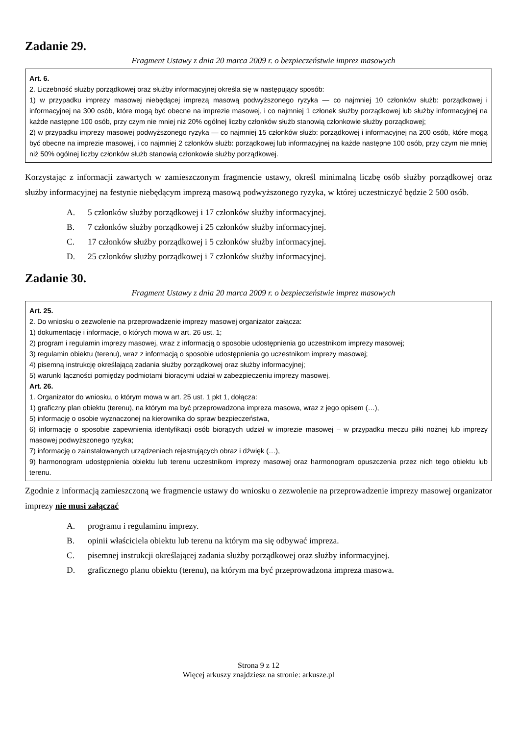Zadanie 29.
Fragment Ustawy z dnia 20 marca 2009 r. o bezpieczeństwie imprez masowych
Art. 6.
2. Liczebność służby porządkowej oraz służby informacyjnej określa się w następujący sposób:
1) w przypadku imprezy masowej niebędącej imprezą masową podwyższonego ryzyka — co najmniej 10 członków służb: porządkowej i informacyjnej na 300 osób, które mogą być obecne na imprezie masowej, i co najmniej 1 członek służby porządkowej lub służby informacyjnej na każde następne 100 osób, przy czym nie mniej niż 20% ogólnej liczby członków służb stanowią członkowie służby porządkowej;
2) w przypadku imprezy masowej podwyższonego ryzyka — co najmniej 15 członków służb: porządkowej i informacyjnej na 200 osób, które mogą być obecne na imprezie masowej, i co najmniej 2 członków służb: porządkowej lub informacyjnej na każde następne 100 osób, przy czym nie mniej niż 50% ogólnej liczby członków służb stanowią członkowie służby porządkowej.
Korzystając z informacji zawartych w zamieszczonym fragmencie ustawy, określ minimalną liczbę osób służby porządkowej oraz służby informacyjnej na festynie niebędącym imprezą masową podwyższonego ryzyka, w której uczestniczyć będzie 2 500 osób.
A. 5 członków służby porządkowej i 17 członków służby informacyjnej.
B. 7 członków służby porządkowej i 25 członków służby informacyjnej.
C. 17 członków służby porządkowej i 5 członków służby informacyjnej.
D. 25 członków służby porządkowej i 7 członków służby informacyjnej.
Zadanie 30.
Fragment Ustawy z dnia 20 marca 2009 r. o bezpieczeństwie imprez masowych
Art. 25.
2. Do wniosku o zezwolenie na przeprowadzenie imprezy masowej organizator załącza:
1) dokumentację i informacje, o których mowa w art. 26 ust. 1;
2) program i regulamin imprezy masowej, wraz z informacją o sposobie udostępnienia go uczestnikom imprezy masowej;
3) regulamin obiektu (terenu), wraz z informacją o sposobie udostępnienia go uczestnikom imprezy masowej;
4) pisemną instrukcję określającą zadania służby porządkowej oraz służby informacyjnej;
5) warunki łączności pomiędzy podmiotami biorącymi udział w zabezpieczeniu imprezy masowej.
Art. 26.
1. Organizator do wniosku, o którym mowa w art. 25 ust. 1 pkt 1, dołącza:
1) graficzny plan obiektu (terenu), na którym ma być przeprowadzona impreza masowa, wraz z jego opisem (…),
5) informację o osobie wyznaczonej na kierownika do spraw bezpieczeństwa,
6) informację o sposobie zapewnienia identyfikacji osób biorących udział w imprezie masowej – w przypadku meczu piłki nożnej lub imprezy masowej podwyższonego ryzyka;
7) informację o zainstalowanych urządzeniach rejestrujących obraz i dźwięk (…),
9) harmonogram udostępnienia obiektu lub terenu uczestnikom imprezy masowej oraz harmonogram opuszczenia przez nich tego obiektu lub terenu.
Zgodnie z informacją zamieszczoną we fragmencie ustawy do wniosku o zezwolenie na przeprowadzenie imprezy masowej organizator imprezy nie musi załączać
A. programu i regulaminu imprezy.
B. opinii właściciela obiektu lub terenu na którym ma się odbywać impreza.
C. pisemnej instrukcji określającej zadania służby porządkowej oraz służby informacyjnej.
D. graficznego planu obiektu (terenu), na którym ma być przeprowadzona impreza masowa.
Strona 9 z 12
Więcej arkuszy znajdziesz na stronie: arkusze.pl